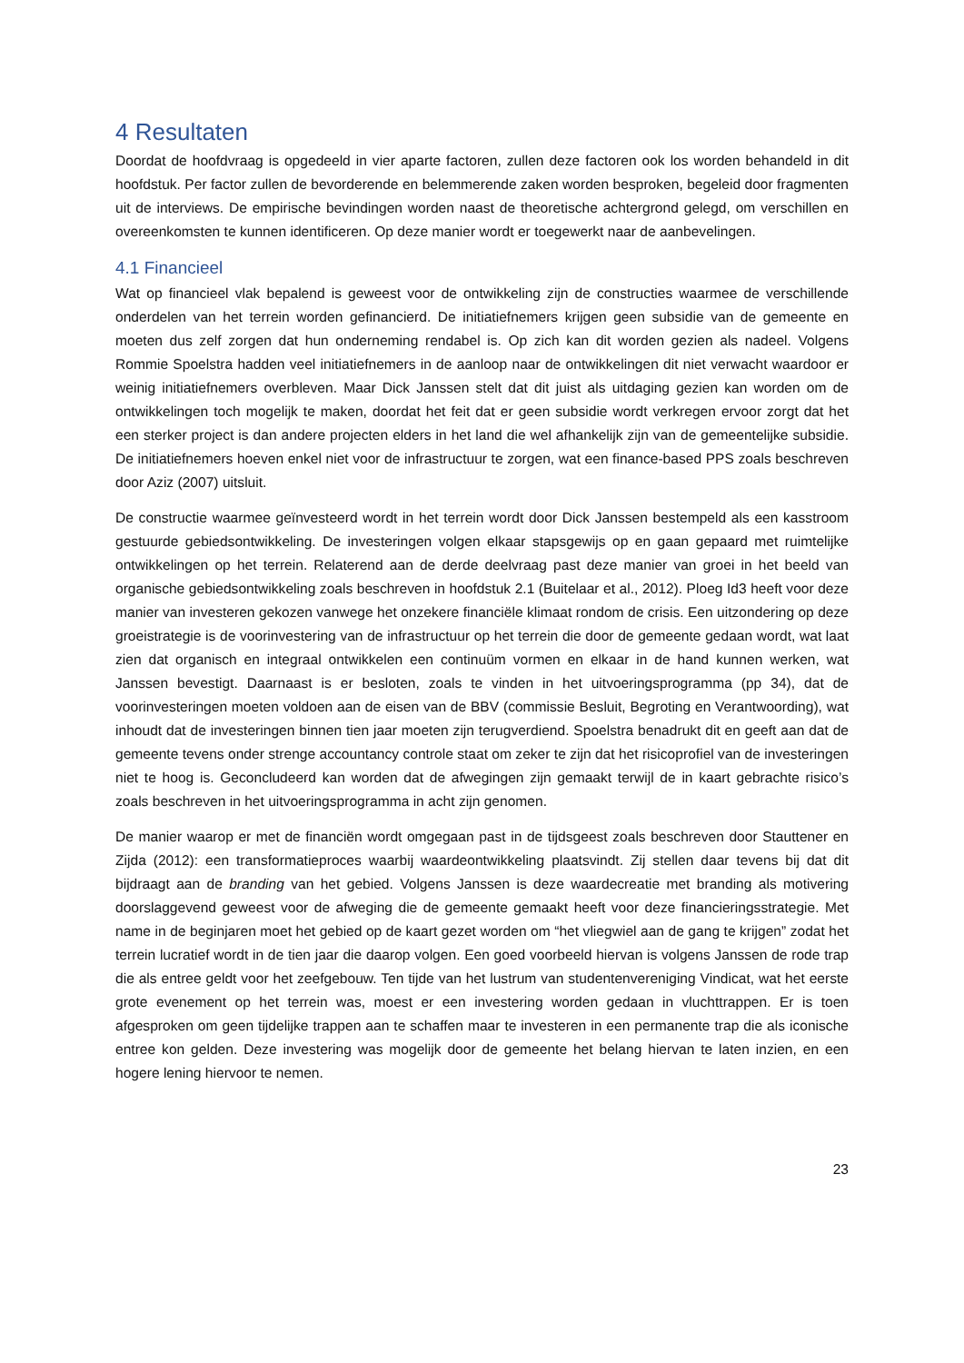4 Resultaten
Doordat de hoofdvraag is opgedeeld in vier aparte factoren, zullen deze factoren ook los worden behandeld in dit hoofdstuk. Per factor zullen de bevorderende en belemmerende zaken worden besproken, begeleid door fragmenten uit de interviews. De empirische bevindingen worden naast de theoretische achtergrond gelegd, om verschillen en overeenkomsten te kunnen identificeren. Op deze manier wordt er toegewerkt naar de aanbevelingen.
4.1 Financieel
Wat op financieel vlak bepalend is geweest voor de ontwikkeling zijn de constructies waarmee de verschillende onderdelen van het terrein worden gefinancierd. De initiatiefnemers krijgen geen subsidie van de gemeente en moeten dus zelf zorgen dat hun onderneming rendabel is. Op zich kan dit worden gezien als nadeel. Volgens Rommie Spoelstra hadden veel initiatiefnemers in de aanloop naar de ontwikkelingen dit niet verwacht waardoor er weinig initiatiefnemers overbleven. Maar Dick Janssen stelt dat dit juist als uitdaging gezien kan worden om de ontwikkelingen toch mogelijk te maken, doordat het feit dat er geen subsidie wordt verkregen ervoor zorgt dat het een sterker project is dan andere projecten elders in het land die wel afhankelijk zijn van de gemeentelijke subsidie. De initiatiefnemers hoeven enkel niet voor de infrastructuur te zorgen, wat een finance-based PPS zoals beschreven door Aziz (2007) uitsluit.
De constructie waarmee geïnvesteerd wordt in het terrein wordt door Dick Janssen bestempeld als een kasstroom gestuurde gebiedsontwikkeling. De investeringen volgen elkaar stapsgewijs op en gaan gepaard met ruimtelijke ontwikkelingen op het terrein. Relaterend aan de derde deelvraag past deze manier van groei in het beeld van organische gebiedsontwikkeling zoals beschreven in hoofdstuk 2.1 (Buitelaar et al., 2012). Ploeg Id3 heeft voor deze manier van investeren gekozen vanwege het onzekere financiële klimaat rondom de crisis. Een uitzondering op deze groeistrategie is de voorinvestering van de infrastructuur op het terrein die door de gemeente gedaan wordt, wat laat zien dat organisch en integraal ontwikkelen een continuüm vormen en elkaar in de hand kunnen werken, wat Janssen bevestigt. Daarnaast is er besloten, zoals te vinden in het uitvoeringsprogramma (pp 34), dat de voorinvesteringen moeten voldoen aan de eisen van de BBV (commissie Besluit, Begroting en Verantwoording), wat inhoudt dat de investeringen binnen tien jaar moeten zijn terugverdiend. Spoelstra benadrukt dit en geeft aan dat de gemeente tevens onder strenge accountancy controle staat om zeker te zijn dat het risicoprofiel van de investeringen niet te hoog is. Geconcludeerd kan worden dat de afwegingen zijn gemaakt terwijl de in kaart gebrachte risico’s zoals beschreven in het uitvoeringsprogramma in acht zijn genomen.
De manier waarop er met de financiën wordt omgegaan past in de tijdsgeest zoals beschreven door Stauttener en Zijda (2012): een transformatieproces waarbij waardeontwikkeling plaatsvindt. Zij stellen daar tevens bij dat dit bijdraagt aan de branding van het gebied. Volgens Janssen is deze waardecreatie met branding als motivering doorslaggevend geweest voor de afweging die de gemeente gemaakt heeft voor deze financieringsstrategie. Met name in de beginjaren moet het gebied op de kaart gezet worden om “het vliegwiel aan de gang te krijgen” zodat het terrein lucratief wordt in de tien jaar die daarop volgen. Een goed voorbeeld hiervan is volgens Janssen de rode trap die als entree geldt voor het zeefgebouw. Ten tijde van het lustrum van studentenvereniging Vindicat, wat het eerste grote evenement op het terrein was, moest er een investering worden gedaan in vluchttrappen. Er is toen afgesproken om geen tijdelijke trappen aan te schaffen maar te investeren in een permanente trap die als iconische entree kon gelden. Deze investering was mogelijk door de gemeente het belang hiervan te laten inzien, en een hogere lening hiervoor te nemen.
23